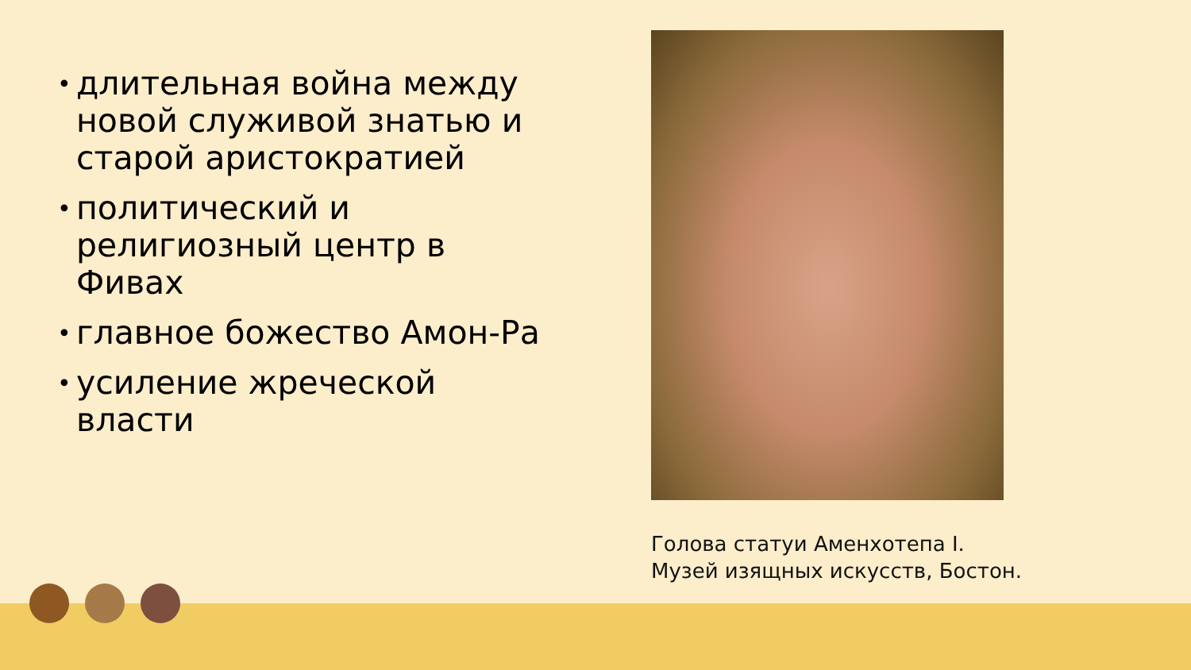• длительная война между новой служивой знатью и старой аристократией
• политический и религиозный центр в Фивах
• главное божество Амон-Ра
• усиление жреческой власти
Голова статуи Аменхотепа I.
Музей изящных искусств, Бостон.